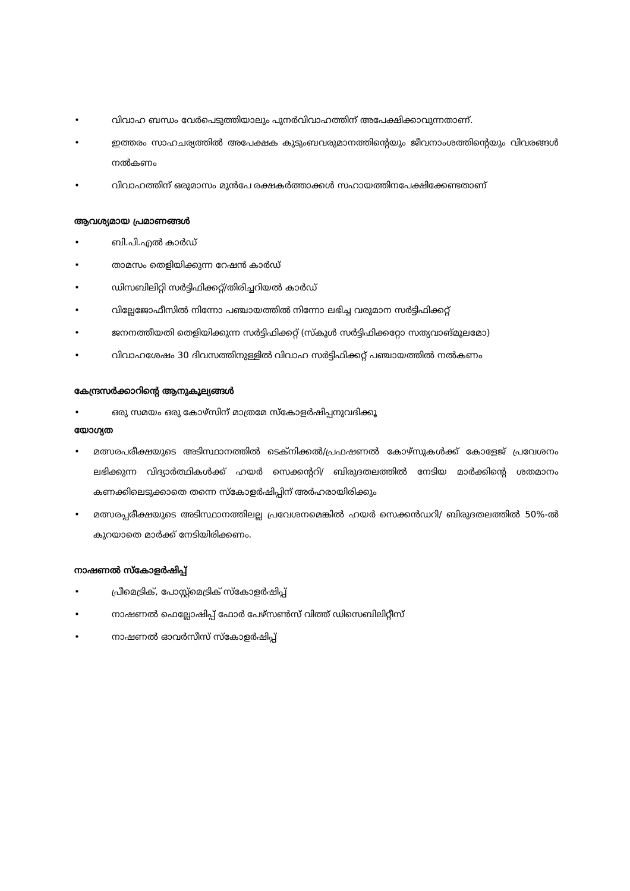• വിവാഹ ബന്ധം വേർപെടുത്തിയാലും പുനർവിവാഹത്തിന് അപേക്ഷിക്കാവുന്നതാണ്.
• ഇത്തരം സാഹചര്യത്തിൽ അപേക്ഷക കുടുംബവരുമാനത്തിന്റെയും ജീവനാംശത്തിന്റെയും വിവരങ്ങൾ നൽകണം
• വിവാഹത്തിന് ഒരുമാസം മുൻപേ രക്ഷകർത്താക്കൾ സഹായത്തിനപേക്ഷിക്കേണ്ടതാണ്
ആവശ്യമായ പ്രമാണങ്ങൾ
• ബി.പി.എൽ കാർഡ്
• താമസം തെളിയിക്കുന്ന റേഷൻ കാർഡ്
• ഡിസബിലിറ്റി സർട്ടിഫിക്കറ്റ്/തിരിച്ചറിയൽ കാർഡ്
• വില്ലേജോഫീസിൽ നിന്നോ പഞ്ചായത്തിൽ നിന്നോ ലഭിച്ച വരുമാന സർട്ടിഫിക്കറ്റ്
• ജനനത്തീയതി തെളിയിക്കുന്ന സർട്ടിഫിക്കറ്റ് (സ്കൂൾ സർട്ടിഫിക്കറ്റോ സത്യവാങ്മൂലമോ)
• വിവാഹശേഷം 30 ദിവസത്തിനുള്ളിൽ വിവാഹ സർട്ടിഫിക്കറ്റ് പഞ്ചായത്തിൽ നൽകണം
കേന്ദ്രസർക്കാറിന്റെ ആനുകൂല്യങ്ങൾ
• ഒരു സമയം ഒരു കോഴ്സിന് മാത്രമേ സ്കോളർഷിപ്പനുവദിക്കൂ
യോഗ്യത
• മത്സരപരീക്ഷയുടെ അടിസ്ഥാനത്തിൽ ടെക്നിക്കൽ/പ്രഫഷണൽ കോഴ്സുകൾക്ക് കോളേജ് പ്രവേശനം ലഭിക്കുന്ന വിദ്യാർത്ഥികൾക്ക് ഹയർ സെക്കന്ററി/ ബിരുദതലത്തിൽ നേടിയ മാർക്കിന്റെ ശതമാനം കണക്കിലെടുക്കാതെ തന്നെ സ്കോളർഷിപ്പിന് അർഹരായിരിക്കും
• മത്സരപ്പരീക്ഷയുടെ അടിസ്ഥാനത്തിലല്ല പ്രവേശനമെങ്കിൽ ഹയർ സെക്കൻഡറി/ ബിരുദതലത്തിൽ 50%-ൽ കുറയാതെ മാർക്ക് നേടിയിരിക്കണം.
നാഷണൽ സ്കോളർഷിപ്പ്
• പ്രീമെട്രിക്, പോസ്റ്റ്മെട്രിക് സ്കോളർഷിപ്പ്
• നാഷണൽ ഫെല്ലോഷിപ്പ് ഫോർ പേഴ്സൺസ് വിത്ത് ഡിസെബിലിറ്റീസ്
• നാഷണൽ ഓവർസീസ് സ്കോളർഷിപ്പ്